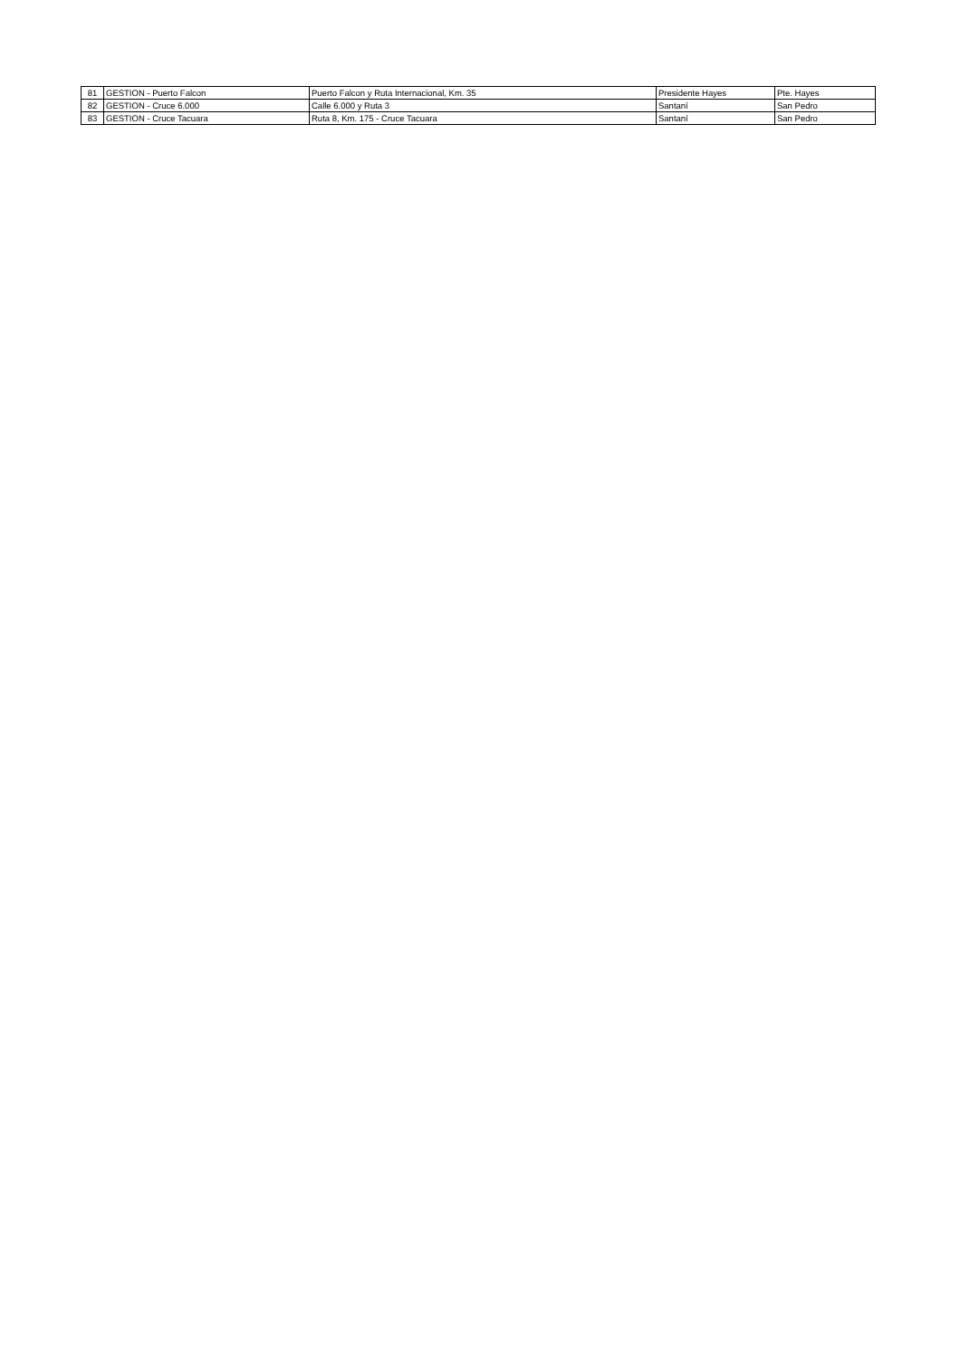| 81 | GESTION - Puerto Falcon | Puerto Falcon y Ruta Internacional, Km. 35 | Presidente Hayes | Pte. Hayes |
| 82 | GESTION - Cruce 6.000 | Calle 6.000 y Ruta 3 | Santaní | San Pedro |
| 83 | GESTION - Cruce Tacuara | Ruta 8, Km. 175 - Cruce Tacuara | Santaní | San Pedro |